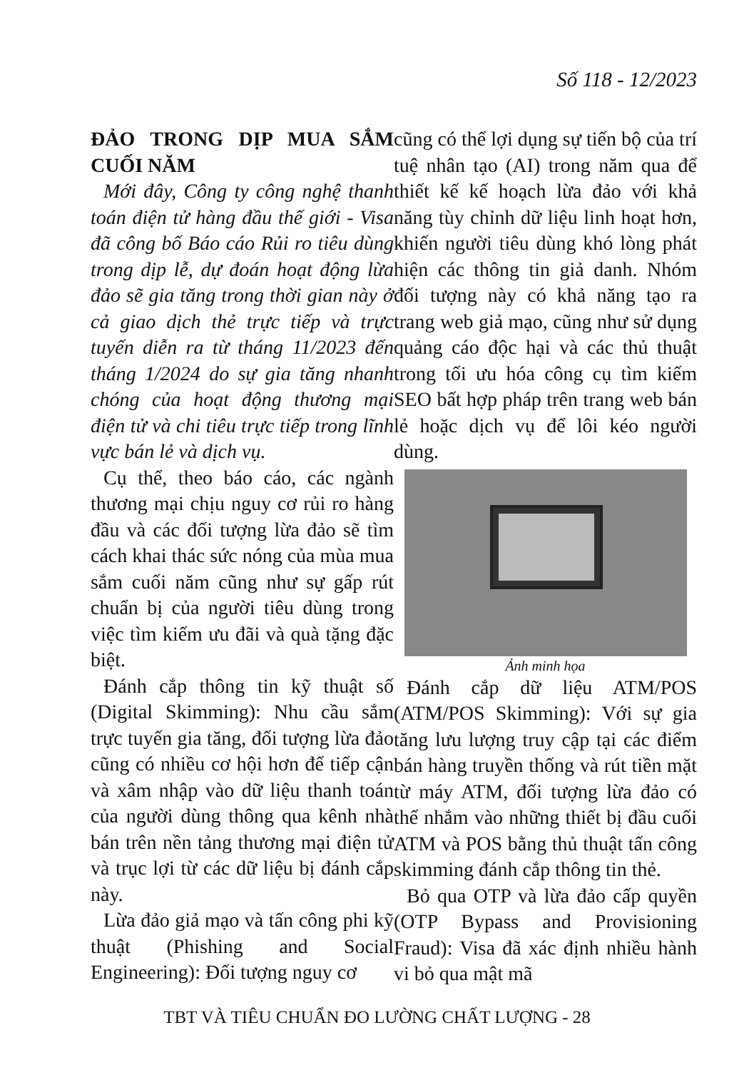Số 118 - 12/2023
ĐẢO TRONG DỊP MUA SẮM CUỐI NĂM
Mới đây, Công ty công nghệ thanh toán điện tử hàng đầu thế giới - Visa đã công bố Báo cáo Rủi ro tiêu dùng trong dịp lễ, dự đoán hoạt động lừa đảo sẽ gia tăng trong thời gian này ở cả giao dịch thẻ trực tiếp và trực tuyến diễn ra từ tháng 11/2023 đến tháng 1/2024 do sự gia tăng nhanh chóng của hoạt động thương mại điện tử và chi tiêu trực tiếp trong lĩnh vực bán lẻ và dịch vụ.
Cụ thể, theo báo cáo, các ngành thương mại chịu nguy cơ rủi ro hàng đầu và các đối tượng lừa đảo sẽ tìm cách khai thác sức nóng của mùa mua sắm cuối năm cũng như sự gấp rút chuẩn bị của người tiêu dùng trong việc tìm kiếm ưu đãi và quà tặng đặc biệt.
Đánh cắp thông tin kỹ thuật số (Digital Skimming): Nhu cầu sắm trực tuyến gia tăng, đối tượng lừa đảo cũng có nhiều cơ hội hơn để tiếp cận và xâm nhập vào dữ liệu thanh toán của người dùng thông qua kênh nhà bán trên nền tảng thương mại điện tử và trục lợi từ các dữ liệu bị đánh cắp này.
Lừa đảo giả mạo và tấn công phi kỹ thuật (Phishing and Social Engineering): Đối tượng nguy cơ
cũng có thể lợi dụng sự tiến bộ của trí tuệ nhân tạo (AI) trong năm qua để thiết kế kế hoạch lừa đảo với khả năng tùy chỉnh dữ liệu linh hoạt hơn, khiến người tiêu dùng khó lòng phát hiện các thông tin giả danh. Nhóm đối tượng này có khả năng tạo ra trang web giả mạo, cũng như sử dụng quảng cáo độc hại và các thủ thuật trong tối ưu hóa công cụ tìm kiếm SEO bất hợp pháp trên trang web bán lẻ hoặc dịch vụ để lôi kéo người dùng.
Ảnh minh họa
Đánh cắp dữ liệu ATM/POS (ATM/POS Skimming): Với sự gia tăng lưu lượng truy cập tại các điểm bán hàng truyền thống và rút tiền mặt từ máy ATM, đối tượng lừa đảo có thể nhắm vào những thiết bị đầu cuối ATM và POS bằng thủ thuật tấn công skimming đánh cắp thông tin thẻ.
Bỏ qua OTP và lừa đảo cấp quyền (OTP Bypass and Provisioning Fraud): Visa đã xác định nhiều hành vi bỏ qua mật mã
TBT VÀ TIÊU CHUẨN ĐO LƯỜNG CHẤT LƯỢNG - 28